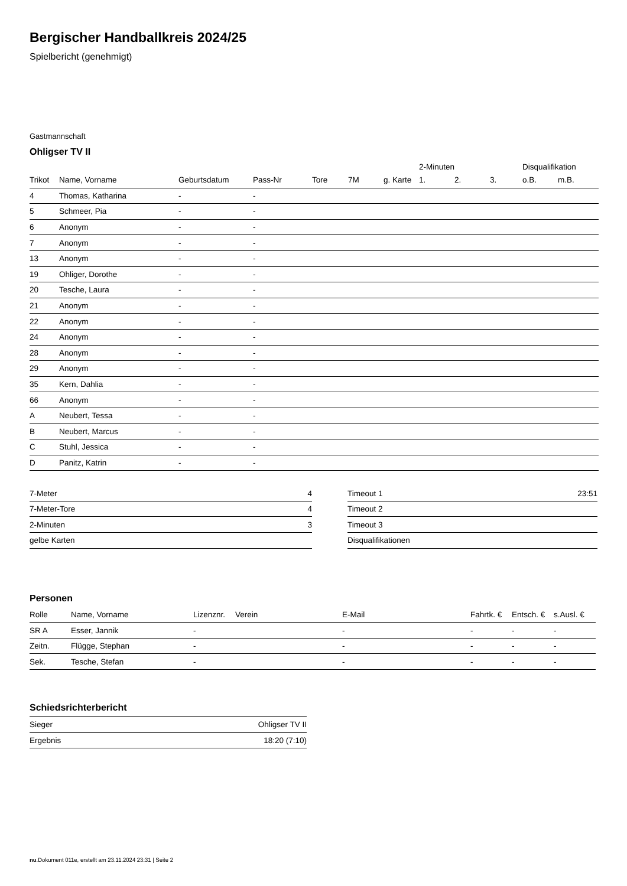Bergischer Handballkreis 2024/25
Spielbericht (genehmigt)
Gastmannschaft
Ohligser TV II
| | | | | | | | 2-Minuten | | | Disqualifikation | |
| --- | --- | --- | --- | --- | --- | --- | --- | --- | --- | --- | --- |
| Trikot | Name, Vorname | Geburtsdatum | Pass-Nr | Tore | 7M | g. Karte | 1. | 2. | 3. | o.B. | m.B. |
| 4 | Thomas, Katharina | - | - | | | | | | | | |
| 5 | Schmeer, Pia | - | - | | | | | | | | |
| 6 | Anonym | - | - | | | | | | | | |
| 7 | Anonym | - | - | | | | | | | | |
| 13 | Anonym | - | - | | | | | | | | |
| 19 | Ohliger, Dorothe | - | - | | | | | | | | |
| 20 | Tesche, Laura | - | - | | | | | | | | |
| 21 | Anonym | - | - | | | | | | | | |
| 22 | Anonym | - | - | | | | | | | | |
| 24 | Anonym | - | - | | | | | | | | |
| 28 | Anonym | - | - | | | | | | | | |
| 29 | Anonym | - | - | | | | | | | | |
| 35 | Kern, Dahlia | - | - | | | | | | | | |
| 66 | Anonym | - | - | | | | | | | | |
| A | Neubert, Tessa | - | - | | | | | | | | |
| B | Neubert, Marcus | - | - | | | | | | | | |
| C | Stuhl, Jessica | - | - | | | | | | | | |
| D | Panitz, Katrin | - | - | | | | | | | | |
| 7-Meter | 4 |
| 7-Meter-Tore | 4 |
| 2-Minuten | 3 |
| gelbe Karten | |
| Timeout 1 | 23:51 |
| Timeout 2 | |
| Timeout 3 | |
| Disqualifikationen | |
Personen
| Rolle | Name, Vorname | Lizenznr. | Verein | E-Mail | Fahrtk. € | Entsch. € | s.Ausl. € |
| --- | --- | --- | --- | --- | --- | --- | --- |
| SR A | Esser, Jannik | - | | - | - | - | - |
| Zeitn. | Flügge, Stephan | - | | - | - | - | - |
| Sek. | Tesche, Stefan | - | | - | - | - | - |
Schiedsrichterbericht
| Sieger | Ohligser TV II |
| Ergebnis | 18:20 (7:10) |
nu.Dokument 011e, erstellt am 23.11.2024 23:31 | Seite 2